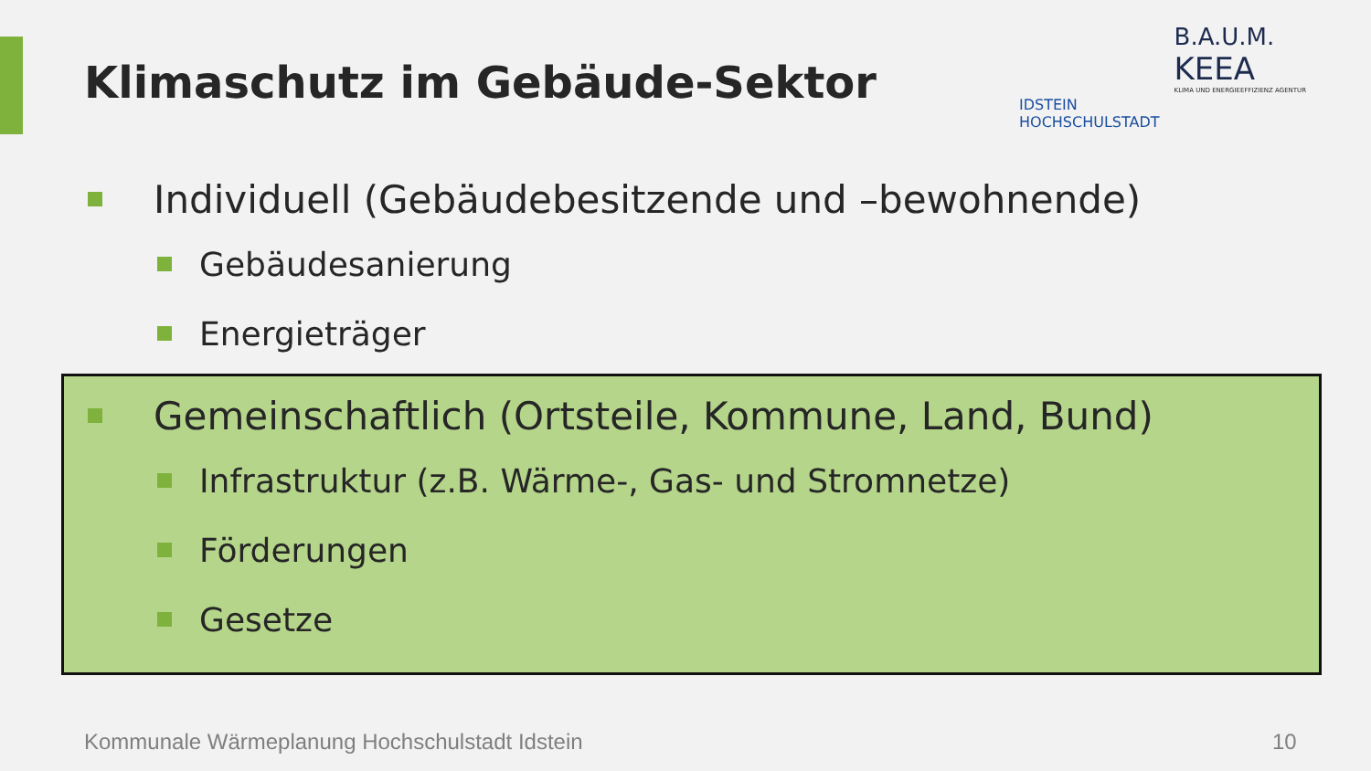Klimaschutz im Gebäude-Sektor
IDSTEIN
HOCHSCHULSTADT
B.A.U.M.
KEEA
KLIMA UND ENERGIEEFFIZIENZ AGENTUR
Individuell (Gebäudebesitzende und –bewohnende)
Gebäudesanierung
Energieträger
Gemeinschaftlich (Ortsteile, Kommune, Land, Bund)
Infrastruktur (z.B. Wärme-, Gas- und Stromnetze)
Förderungen
Gesetze
Kommunale Wärmeplanung Hochschulstadt Idstein
10